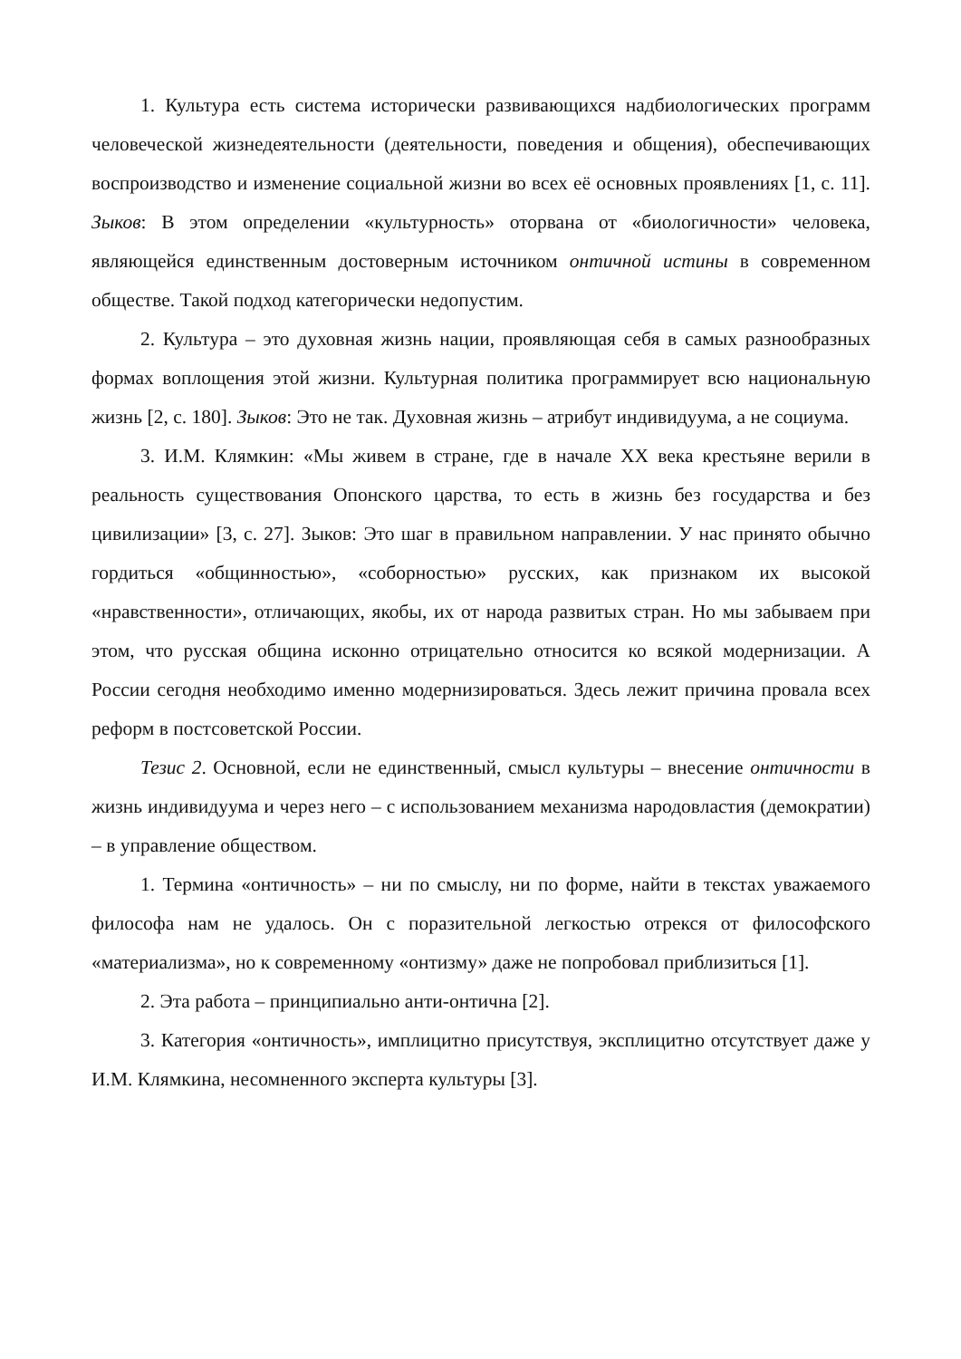1. Культура есть система исторически развивающихся надбиологических программ человеческой жизнедеятельности (деятельности, поведения и общения), обеспечивающих воспроизводство и изменение социальной жизни во всех её основных проявлениях [1, с. 11]. Зыков: В этом определении «культурность» оторвана от «биологичности» человека, являющейся единственным достоверным источником онтичной истины в современном обществе. Такой подход категорически недопустим.
2. Культура – это духовная жизнь нации, проявляющая себя в самых разнообразных формах воплощения этой жизни. Культурная политика программирует всю национальную жизнь [2, с. 180]. Зыков: Это не так. Духовная жизнь – атрибут индивидуума, а не социума.
3. И.М. Клямкин: «Мы живем в стране, где в начале XX века крестьяне верили в реальность существования Опонского царства, то есть в жизнь без государства и без цивилизации» [3, с. 27]. Зыков: Это шаг в правильном направлении. У нас принято обычно гордиться «общинностью», «соборностью» русских, как признаком их высокой «нравственности», отличающих, якобы, их от народа развитых стран. Но мы забываем при этом, что русская община исконно отрицательно относится ко всякой модернизации. А России сегодня необходимо именно модернизироваться. Здесь лежит причина провала всех реформ в постсоветской России.
Тезис 2. Основной, если не единственный, смысл культуры – внесение онтичности в жизнь индивидуума и через него – с использованием механизма народовластия (демократии) – в управление обществом.
1. Термина «онтичность» – ни по смыслу, ни по форме, найти в текстах уважаемого философа нам не удалось. Он с поразительной легкостью отрекся от философского «материализма», но к современному «онтизму» даже не попробовал приблизиться [1].
2. Эта работа – принципиально анти-онтична [2].
3. Категория «онтичность», имплицитно присутствуя, эксплицитно отсутствует даже у И.М. Клямкина, несомненного эксперта культуры [3].